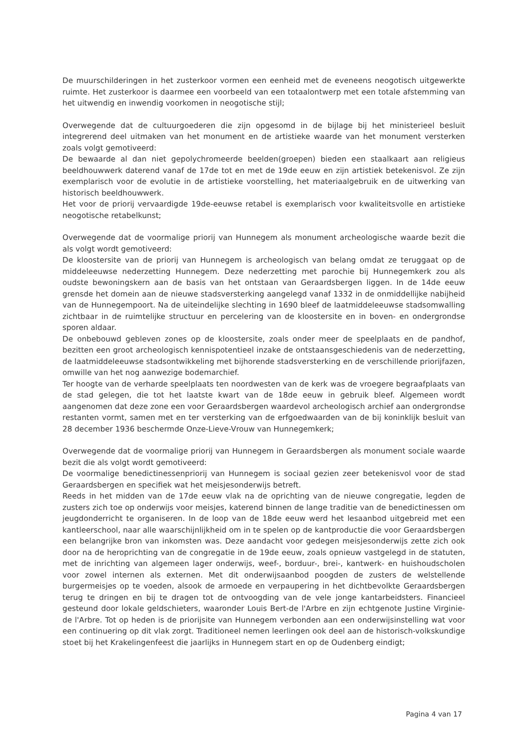De muurschilderingen in het zusterkoor vormen een eenheid met de eveneens neogotisch uitgewerkte ruimte. Het zusterkoor is daarmee een voorbeeld van een totaalontwerp met een totale afstemming van het uitwendig en inwendig voorkomen in neogotische stijl;
Overwegende dat de cultuurgoederen die zijn opgesomd in de bijlage bij het ministerieel besluit integrerend deel uitmaken van het monument en de artistieke waarde van het monument versterken zoals volgt gemotiveerd:
De bewaarde al dan niet gepolychromeerde beelden(groepen) bieden een staalkaart aan religieus beeldhouwwerk daterend vanaf de 17de tot en met de 19de eeuw en zijn artistiek betekenisvol. Ze zijn exemplarisch voor de evolutie in de artistieke voorstelling, het materiaalgebruik en de uitwerking van historisch beeldhouwwerk.
Het voor de priorij vervaardigde 19de-eeuwse retabel is exemplarisch voor kwaliteitsvolle en artistieke neogotische retabelkunst;
Overwegende dat de voormalige priorij van Hunnegem als monument archeologische waarde bezit die als volgt wordt gemotiveerd:
De kloostersite van de priorij van Hunnegem is archeologisch van belang omdat ze teruggaat op de middeleeuwse nederzetting Hunnegem. Deze nederzetting met parochie bij Hunnegemkerk zou als oudste bewoningskern aan de basis van het ontstaan van Geraardsbergen liggen. In de 14de eeuw grensde het domein aan de nieuwe stadsversterking aangelegd vanaf 1332 in de onmiddellijke nabijheid van de Hunnegempoort. Na de uiteindelijke slechting in 1690 bleef de laatmiddeleeuwse stadsomwalling zichtbaar in de ruimtelijke structuur en percelering van de kloostersite en in boven- en ondergrondse sporen aldaar.
De onbebouwd gebleven zones op de kloostersite, zoals onder meer de speelplaats en de pandhof, bezitten een groot archeologisch kennispotentieel inzake de ontstaansgeschiedenis van de nederzetting, de laatmiddeleeuwse stadsontwikkeling met bijhorende stadsversterking en de verschillende priorijfazen, omwille van het nog aanwezige bodemarchief.
Ter hoogte van de verharde speelplaats ten noordwesten van de kerk was de vroegere begraafplaats van de stad gelegen, die tot het laatste kwart van de 18de eeuw in gebruik bleef. Algemeen wordt aangenomen dat deze zone een voor Geraardsbergen waardevol archeologisch archief aan ondergrondse restanten vormt, samen met en ter versterking van de erfgoedwaarden van de bij koninklijk besluit van 28 december 1936 beschermde Onze-Lieve-Vrouw van Hunnegemkerk;
Overwegende dat de voormalige priorij van Hunnegem in Geraardsbergen als monument sociale waarde bezit die als volgt wordt gemotiveerd:
De voormalige benedictinessenpriorij van Hunnegem is sociaal gezien zeer betekenisvol voor de stad Geraardsbergen en specifiek wat het meisjesonderwijs betreft.
Reeds in het midden van de 17de eeuw vlak na de oprichting van de nieuwe congregatie, legden de zusters zich toe op onderwijs voor meisjes, katerend binnen de lange traditie van de benedictinessen om jeugdonderricht te organiseren. In de loop van de 18de eeuw werd het lesaanbod uitgebreid met een kantleerschool, naar alle waarschijnlijkheid om in te spelen op de kantproductie die voor Geraardsbergen een belangrijke bron van inkomsten was. Deze aandacht voor gedegen meisjesonderwijs zette zich ook door na de heroprichting van de congregatie in de 19de eeuw, zoals opnieuw vastgelegd in de statuten, met de inrichting van algemeen lager onderwijs, weef-, borduur-, brei-, kantwerk- en huishoudscholen voor zowel internen als externen. Met dit onderwijsaanbod poogden de zusters de welstellende burgermeisjes op te voeden, alsook de armoede en verpaupering in het dichtbevolkte Geraardsbergen terug te dringen en bij te dragen tot de ontvoogding van de vele jonge kantarbeidsters. Financieel gesteund door lokale geldschieters, waaronder Louis Bert-de l'Arbre en zijn echtgenote Justine Virginie-de l'Arbre. Tot op heden is de priorijsite van Hunnegem verbonden aan een onderwijsinstelling wat voor een continuering op dit vlak zorgt. Traditioneel nemen leerlingen ook deel aan de historisch-volkskundige stoet bij het Krakelingenfeest die jaarlijks in Hunnegem start en op de Oudenberg eindigt;
Pagina 4 van 17